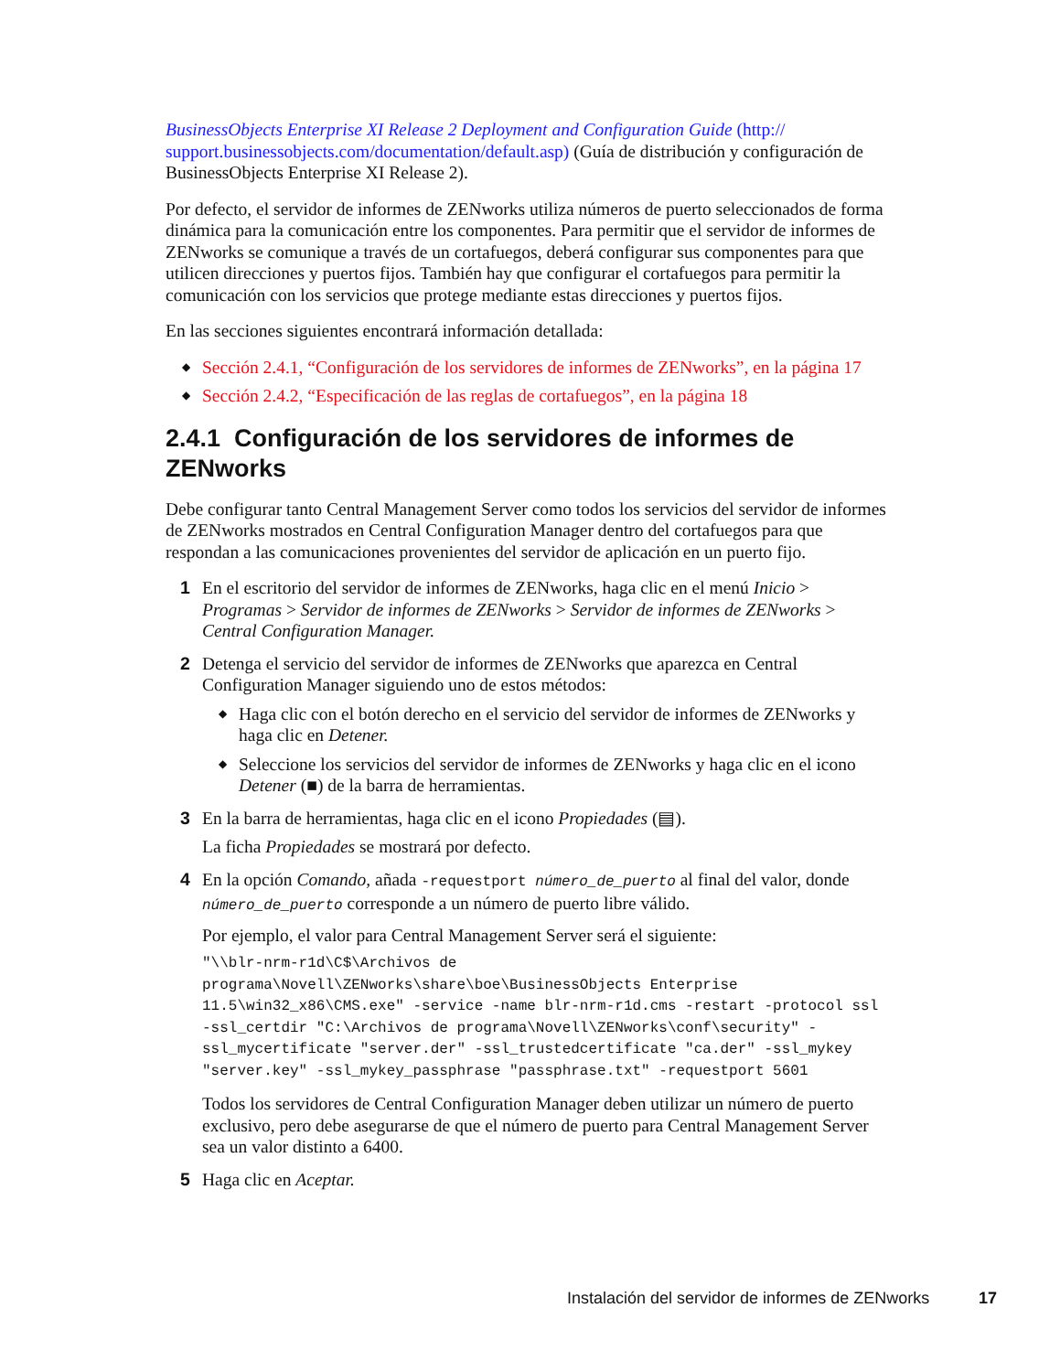BusinessObjects Enterprise XI Release 2 Deployment and Configuration Guide (http:// support.businessobjects.com/documentation/default.asp) (Guía de distribución y configuración de BusinessObjects Enterprise XI Release 2).
Por defecto, el servidor de informes de ZENworks utiliza números de puerto seleccionados de forma dinámica para la comunicación entre los componentes. Para permitir que el servidor de informes de ZENworks se comunique a través de un cortafuegos, deberá configurar sus componentes para que utilicen direcciones y puertos fijos. También hay que configurar el cortafuegos para permitir la comunicación con los servicios que protege mediante estas direcciones y puertos fijos.
En las secciones siguientes encontrará información detallada:
◆ Sección 2.4.1, “Configuración de los servidores de informes de ZENworks”, en la página 17
◆ Sección 2.4.2, “Especificación de las reglas de cortafuegos”, en la página 18
2.4.1 Configuración de los servidores de informes de ZENworks
Debe configurar tanto Central Management Server como todos los servicios del servidor de informes de ZENworks mostrados en Central Configuration Manager dentro del cortafuegos para que respondan a las comunicaciones provenientes del servidor de aplicación en un puerto fijo.
1 En el escritorio del servidor de informes de ZENworks, haga clic en el menú Inicio > Programas > Servidor de informes de ZENworks > Servidor de informes de ZENworks > Central Configuration Manager.
2 Detenga el servicio del servidor de informes de ZENworks que aparezca en Central Configuration Manager siguiendo uno de estos métodos:
◆ Haga clic con el botón derecho en el servicio del servidor de informes de ZENworks y haga clic en Detener.
◆ Seleccione los servicios del servidor de informes de ZENworks y haga clic en el icono Detener (■) de la barra de herramientas.
3 En la barra de herramientas, haga clic en el icono Propiedades (▤).
La ficha Propiedades se mostrará por defecto.
4 En la opción Comando, añada -requestport número_de_puerto al final del valor, donde número_de_puerto corresponde a un número de puerto libre válido.
Por ejemplo, el valor para Central Management Server será el siguiente:
"\\blr-nrm-r1d\C$\Archivos de programa\Novell\ZENworks\share\boe\BusinessObjects Enterprise 11.5\win32_x86\CMS.exe" -service -name blr-nrm-r1d.cms -restart -protocol ssl -ssl_certdir "C:\Archivos de programa\Novell\ZENworks\conf\security" -ssl_mycertificate "server.der" -ssl_trustedcertificate "ca.der" -ssl_mykey "server.key" -ssl_mykey_passphrase "passphrase.txt" -requestport 5601
Todos los servidores de Central Configuration Manager deben utilizar un número de puerto exclusivo, pero debe asegurarse de que el número de puerto para Central Management Server sea un valor distinto a 6400.
5 Haga clic en Aceptar.
Instalación del servidor de informes de ZENworks 17